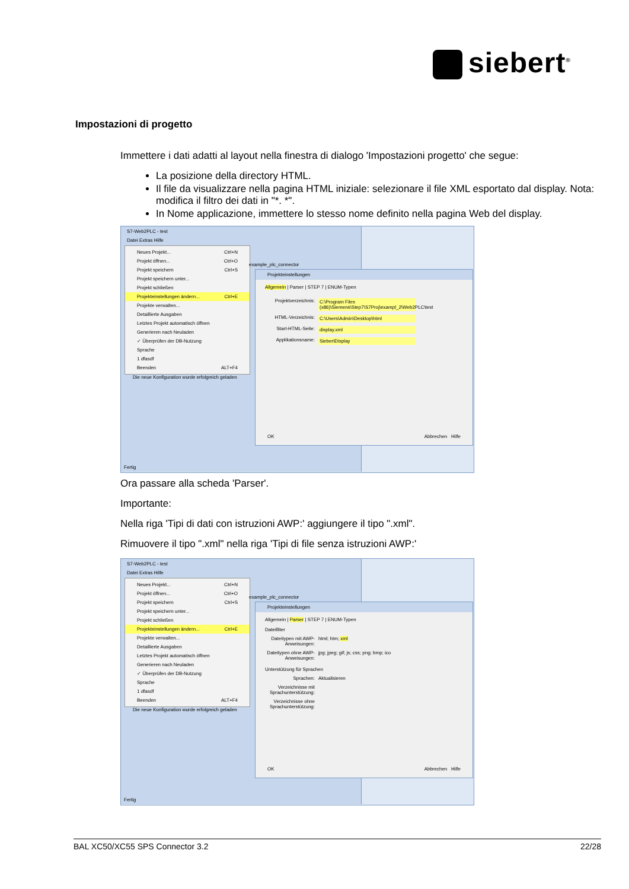siebert<sup>®</sup>
Impostazioni di progetto
Immettere i dati adatti al layout nella finestra di dialogo 'Impostazioni progetto' che segue:
La posizione della directory HTML.
Il file da visualizzare nella pagina HTML iniziale: selezionare il file XML esportato dal display. Nota: modifica il filtro dei dati in "*. *".
In Nome applicazione, immettere lo stesso nome definito nella pagina Web del display.
S7-Web2PLC - test
Datei Extras Hilfe
Neues Projekt... Ctrl+N
Projekt öffnen... Ctrl+O
Projekt speichern Ctrl+S
Projekt speichern unter...
Projekt schließen
Projekteinstellungen ändern... Ctrl+E
Projekte verwalten...
Detaillierte Ausgaben
Letztes Projekt automatisch öffnen
Generieren nach Neuladen
✓ Überprüfen der DB-Nutzung
Sprache
1 dfasdf
Beenden ALT+F4
Die neue Konfiguration wurde erfolgreich geladen
example_plc_connector
Fertig
Projekteinstellungen
Allgemein | Parser | STEP 7 | ENUM-Typen
Projektverzeichnis: C:\Program Files (x86)\Siemens\Step7\S7Proj\exampl_2\Web2PLC\test
HTML-Verzeichnis: C:\Users\Admin\Desktop\html
Start-HTML-Seite: display.xml
Applikationsname: SiebertDisplay
OK Abbrechen Hilfe
Ora passare alla scheda 'Parser'.
Importante:
Nella riga 'Tipi di dati con istruzioni AWP:' aggiungere il tipo ".xml".
Rimuovere il tipo ".xml" nella riga 'Tipi di file senza istruzioni AWP:'
S7-Web2PLC - test
Datei Extras Hilfe
Neues Projekt... Ctrl+N
Projekt öffnen... Ctrl+O
Projekt speichern Ctrl+S
Projekt speichern unter...
Projekt schließen
Projekteinstellungen ändern... Ctrl+E
Projekte verwalten...
Detaillierte Ausgaben
Letztes Projekt automatisch öffnen
Generieren nach Neuladen
✓ Überprüfen der DB-Nutzung
Sprache
1 dfasdf
Beenden ALT+F4
Die neue Konfiguration wurde erfolgreich geladen
example_plc_connector
Fertig
Projekteinstellungen
Allgemein | Parser | STEP 7 | ENUM-Typen
Dateifilter
Dateitypen mit AWP-Anweisungen: html; htm; xml
Dateitypen ohne AWP-Anweisungen: jpg; jpeg; gif; js; css; png; bmp; ico
Unterstützung für Sprachen
Sprachen: Aktualisieren
Verzeichnisse mit Sprachunterstützung:
Verzeichnisse ohne Sprachunterstützung:
OK Abbrechen Hilfe
BAL XC50/XC55 SPS Connector 3.2 22/28